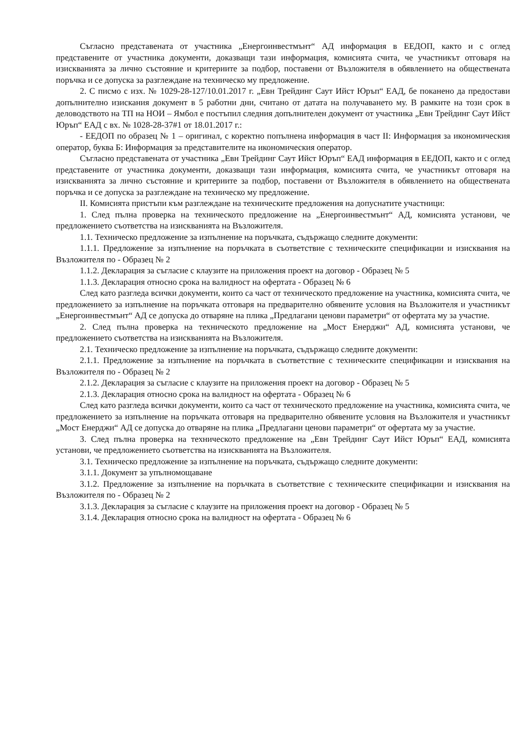Съгласно представената от участника „Енергоинвестмънт“ АД информация в ЕЕДОП, както и с оглед представените от участника документи, доказващи тази информация, комисията счита, че участникът отговаря на изискванията за лично състояние и критериите за подбор, поставени от Възложителя в обявлението на обществената поръчка и се допуска за разглеждане на техническо му предложение.
2. С писмо с изх. № 1029-28-127/10.01.2017 г. „Евн Трейдинг Саут Ийст Юръп“ ЕАД, бе поканено да предостави допълнително изискания документ в 5 работни дни, считано от датата на получаването му. В рамките на този срок в деловодството на ТП на НОИ – Ямбол е постъпил следния допълнителен документ от участника „Евн Трейдинг Саут Ийст Юръп“ ЕАД с вх. № 1028-28-37#1 от 18.01.2017 г.:
- ЕЕДОП по образец № 1 – оригинал, с коректно попълнена информация в част II: Информация за икономическия оператор, буква Б: Информация за представителите на икономическия оператор.
Съгласно представената от участника „Евн Трейдинг Саут Ийст Юръп“ ЕАД информация в ЕЕДОП, както и с оглед представените от участника документи, доказващи тази информация, комисията счита, че участникът отговаря на изискванията за лично състояние и критериите за подбор, поставени от Възложителя в обявлението на обществената поръчка и се допуска за разглеждане на техническо му предложение.
II. Комисията пристъпи към разглеждане на техническите предложения на допуснатите участници:
1. След пълна проверка на техническото предложение на „Енергоинвестмънт“ АД, комисията установи, че предложението съответства на изискванията на Възложителя.
1.1. Техническо предложение за изпълнение на поръчката, съдържащо следните документи:
1.1.1. Предложение за изпълнение на поръчката в съответствие с техническите спецификации и изисквания на Възложителя по - Образец № 2
1.1.2. Декларация за съгласие с клаузите на приложения проект на договор - Образец № 5
1.1.3. Декларация относно срока на валидност на офертата - Образец № 6
След като разгледа всички документи, които са част от техническото предложение на участника, комисията счита, че предложението за изпълнение на поръчката отговаря на предварително обявените условия на Възложителя и участникът „Енергоинвестмънт“ АД се допуска до отваряне на плика „Предлагани ценови параметри“ от офертата му за участие.
2. След пълна проверка на техническото предложение на „Мост Енерджи“ АД, комисията установи, че предложението съответства на изискванията на Възложителя.
2.1. Техническо предложение за изпълнение на поръчката, съдържащо следните документи:
2.1.1. Предложение за изпълнение на поръчката в съответствие с техническите спецификации и изисквания на Възложителя по - Образец № 2
2.1.2. Декларация за съгласие с клаузите на приложения проект на договор - Образец № 5
2.1.3. Декларация относно срока на валидност на офертата - Образец № 6
След като разгледа всички документи, които са част от техническото предложение на участника, комисията счита, че предложението за изпълнение на поръчката отговаря на предварително обявените условия на Възложителя и участникът „Мост Енерджи“ АД се допуска до отваряне на плика „Предлагани ценови параметри“ от офертата му за участие.
3. След пълна проверка на техническото предложение на „Евн Трейдинг Саут Ийст Юръп“ ЕАД, комисията установи, че предложението съответства на изискванията на Възложителя.
3.1. Техническо предложение за изпълнение на поръчката, съдържащо следните документи:
3.1.1. Документ за упълномощаване
3.1.2. Предложение за изпълнение на поръчката в съответствие с техническите спецификации и изисквания на Възложителя по - Образец № 2
3.1.3. Декларация за съгласие с клаузите на приложения проект на договор - Образец № 5
3.1.4. Декларация относно срока на валидност на офертата - Образец № 6